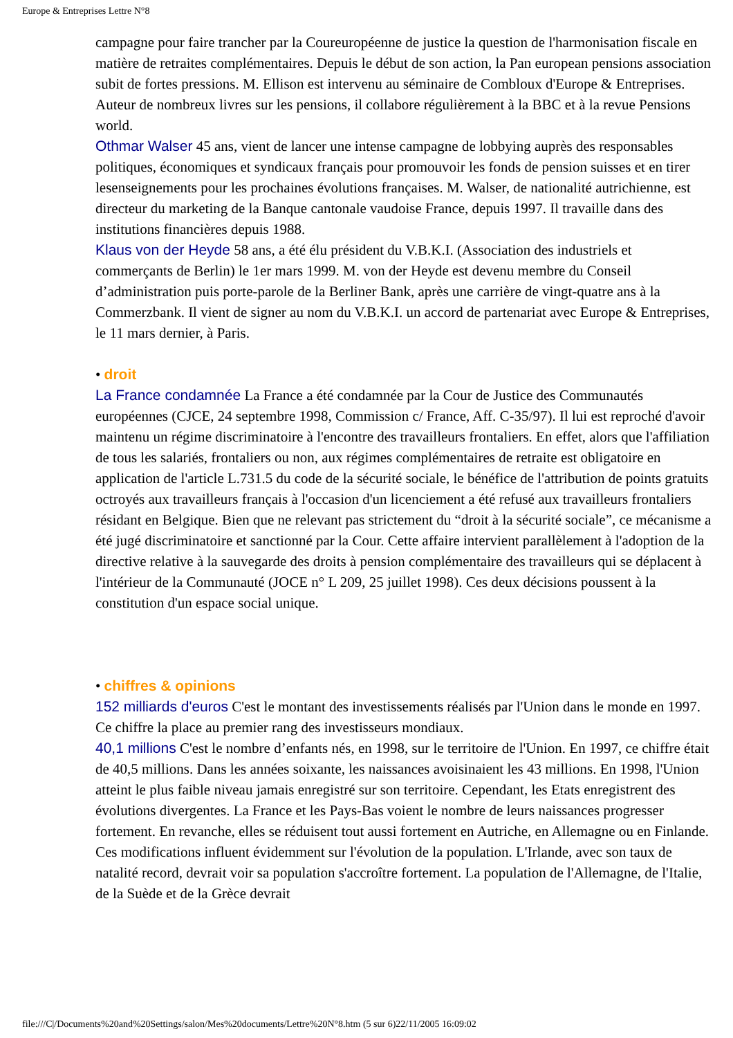Europe & Entreprises Lettre N°8
campagne pour faire trancher par la Coureuropéenne de justice la question de l'harmonisation fiscale en matière de retraites complémentaires. Depuis le début de son action, la Pan european pensions association subit de fortes pressions. M. Ellison est intervenu au séminaire de Combloux d'Europe & Entreprises. Auteur de nombreux livres sur les pensions, il collabore régulièrement à la BBC et à la revue Pensions world.
Othmar Walser 45 ans, vient de lancer une intense campagne de lobbying auprès des responsables politiques, économiques et syndicaux français pour promouvoir les fonds de pension suisses et en tirer lesenseignements pour les prochaines évolutions françaises. M. Walser, de nationalité autrichienne, est directeur du marketing de la Banque cantonale vaudoise France, depuis 1997. Il travaille dans des institutions financières depuis 1988.
Klaus von der Heyde 58 ans, a été élu président du V.B.K.I. (Association des industriels et commerçants de Berlin) le 1er mars 1999. M. von der Heyde est devenu membre du Conseil d’administration puis porte-parole de la Berliner Bank, après une carrière de vingt-quatre ans à la Commerzbank. Il vient de signer au nom du V.B.K.I. un accord de partenariat avec Europe & Entreprises, le 11 mars dernier, à Paris.
• droit
La France condamnée La France a été condamnée par la Cour de Justice des Communautés européennes (CJCE, 24 septembre 1998, Commission c/ France, Aff. C-35/97). Il lui est reproché d'avoir maintenu un régime discriminatoire à l'encontre des travailleurs frontaliers. En effet, alors que l'affiliation de tous les salariés, frontaliers ou non, aux régimes complémentaires de retraite est obligatoire en application de l'article L.731.5 du code de la sécurité sociale, le bénéfice de l'attribution de points gratuits octroyés aux travailleurs français à l'occasion d'un licenciement a été refusé aux travailleurs frontaliers résidant en Belgique. Bien que ne relevant pas strictement du “droit à la sécurité sociale”, ce mécanisme a été jugé discriminatoire et sanctionné par la Cour. Cette affaire intervient parallèlement à l'adoption de la directive relative à la sauvegarde des droits à pension complémentaire des travailleurs qui se déplacent à l'intérieur de la Communauté (JOCE n° L 209, 25 juillet 1998). Ces deux décisions poussent à la constitution d'un espace social unique.
• chiffres & opinions
152 milliards d'euros C'est le montant des investissements réalisés par l'Union dans le monde en 1997. Ce chiffre la place au premier rang des investisseurs mondiaux.
40,1 millions C'est le nombre d’enfants nés, en 1998, sur le territoire de l'Union. En 1997, ce chiffre était de 40,5 millions. Dans les années soixante, les naissances avoisinaient les 43 millions. En 1998, l'Union atteint le plus faible niveau jamais enregistré sur son territoire. Cependant, les Etats enregistrent des évolutions divergentes. La France et les Pays-Bas voient le nombre de leurs naissances progresser fortement. En revanche, elles se réduisent tout aussi fortement en Autriche, en Allemagne ou en Finlande. Ces modifications influent évidemment sur l'évolution de la population. L'Irlande, avec son taux de natalité record, devrait voir sa population s'accroître fortement. La population de l'Allemagne, de l'Italie, de la Suède et de la Grèce devrait
file:///C|/Documents%20and%20Settings/salon/Mes%20documents/Lettre%20N°8.htm (5 sur 6)22/11/2005 16:09:02